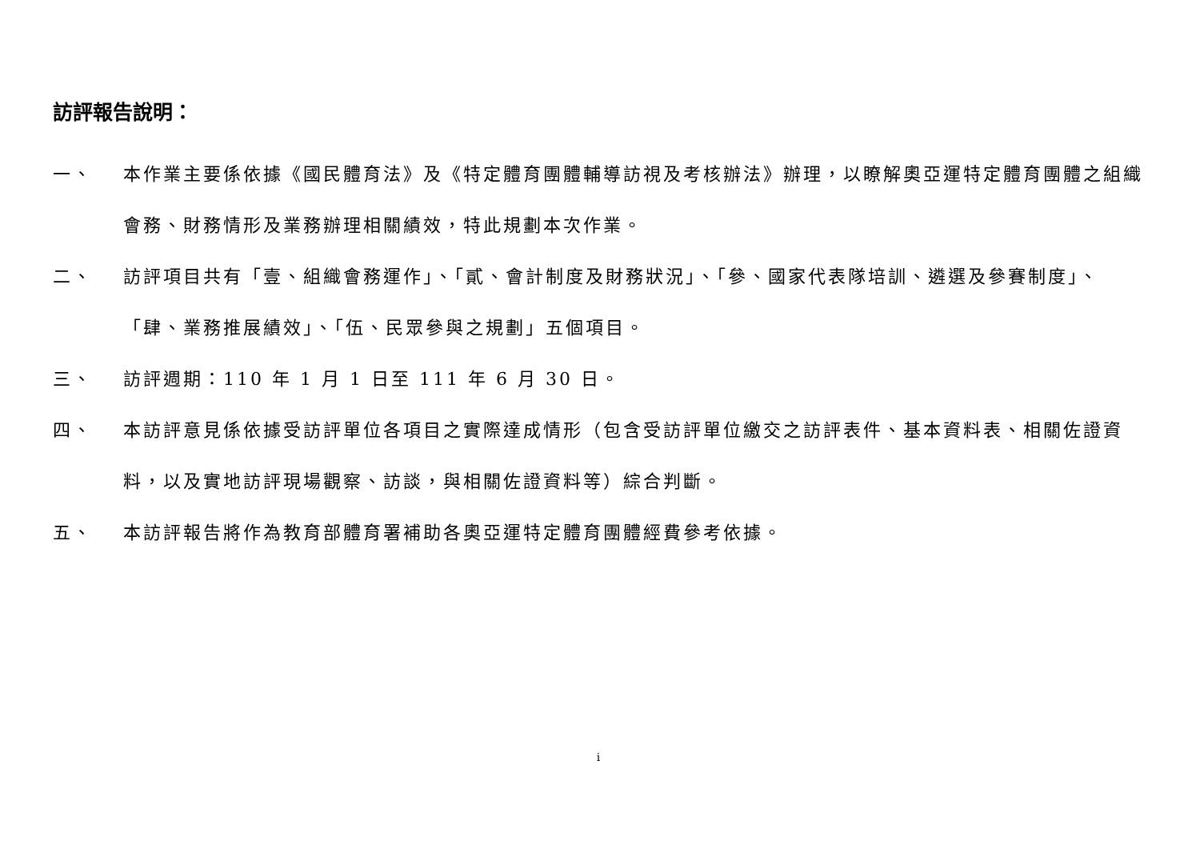訪評報告說明：
一、 本作業主要係依據《國民體育法》及《特定體育團體輔導訪視及考核辦法》辦理，以瞭解奧亞運特定體育團體之組織會務、財務情形及業務辦理相關績效，特此規劃本次作業。
二、 訪評項目共有「壹、組織會務運作」、「貳、會計制度及財務狀況」、「參、國家代表隊培訓、遴選及參賽制度」、「肆、業務推展績效」、「伍、民眾參與之規劃」五個項目。
三、 訪評週期：110 年 1 月 1 日至 111 年 6 月 30 日。
四、 本訪評意見係依據受訪評單位各項目之實際達成情形（包含受訪評單位繳交之訪評表件、基本資料表、相關佐證資料，以及實地訪評現場觀察、訪談，與相關佐證資料等）綜合判斷。
五、 本訪評報告將作為教育部體育署補助各奧亞運特定體育團體經費參考依據。
i